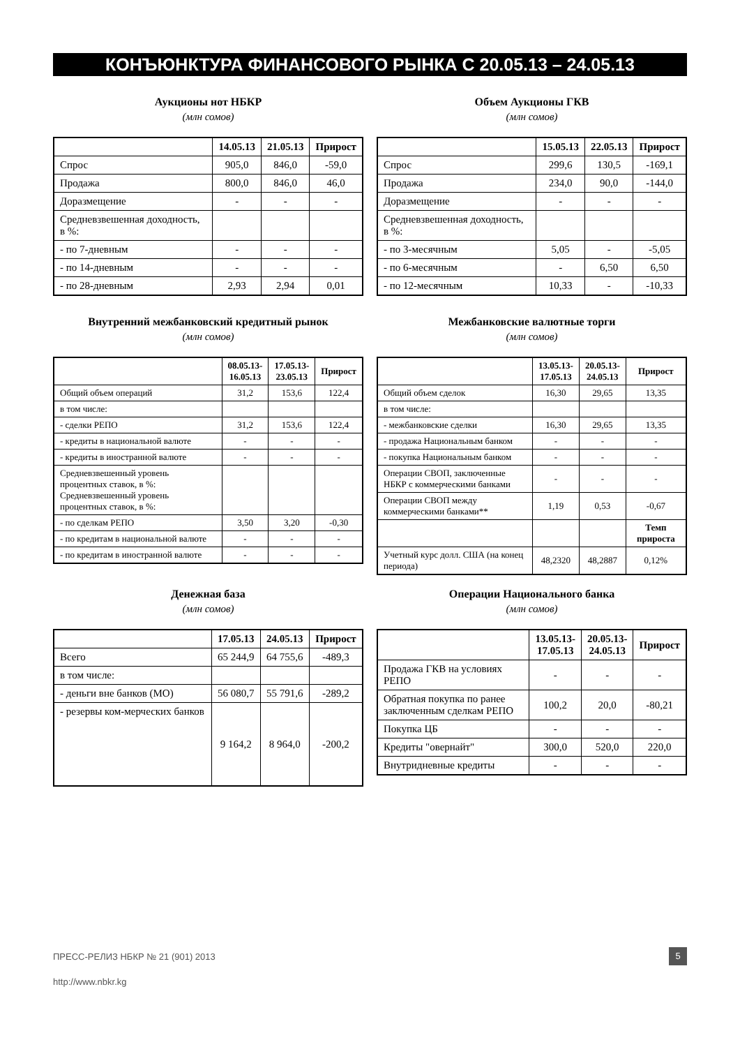КОНЪЮНКТУРА ФИНАНСОВОГО РЫНКА С 20.05.13 – 24.05.13
Аукционы нот НБКР
(млн сомов)
| | 14.05.13 | 21.05.13 | Прирост |
| --- | --- | --- | --- |
| Спрос | 905,0 | 846,0 | -59,0 |
| Продажа | 800,0 | 846,0 | 46,0 |
| Доразмещение | - | - | - |
| Средневзвешенная доходность, в %: | | | |
| - по 7-дневным | - | - | - |
| - по 14-дневным | - | - | - |
| - по 28-дневным | 2,93 | 2,94 | 0,01 |
Объем Аукционы ГКВ
(млн сомов)
| | 15.05.13 | 22.05.13 | Прирост |
| --- | --- | --- | --- |
| Спрос | 299,6 | 130,5 | -169,1 |
| Продажа | 234,0 | 90,0 | -144,0 |
| Доразмещение | - | - | - |
| Средневзвешенная доходность, в %: | | | |
| - по 3-месячным | 5,05 | - | -5,05 |
| - по 6-месячным | - | 6,50 | 6,50 |
| - по 12-месячным | 10,33 | - | -10,33 |
Внутренний межбанковский кредитный рынок
(млн сомов)
| | 08.05.13- 16.05.13 | 17.05.13- 23.05.13 | Прирост |
| --- | --- | --- | --- |
| Общий объем операций | 31,2 | 153,6 | 122,4 |
| в том числе: | | | |
| - сделки РЕПО | 31,2 | 153,6 | 122,4 |
| - кредиты в национальной валюте | - | - | - |
| - кредиты в иностранной валюте | - | - | - |
| Средневзвешенный уровень процентных ставок, в %: Средневзвешенный уровень процентных ставок, в %: | | | |
| - по сделкам РЕПО | 3,50 | 3,20 | -0,30 |
| - по кредитам в национальной валюте | - | - | - |
| - по кредитам в иностранной валюте | - | - | - |
Межбанковские валютные торги
(млн сомов)
| | 13.05.13- 17.05.13 | 20.05.13- 24.05.13 | Прирост |
| --- | --- | --- | --- |
| Общий объем сделок | 16,30 | 29,65 | 13,35 |
| в том числе: | | | |
| - межбанковские сделки | 16,30 | 29,65 | 13,35 |
| - продажа Национальным банком | - | - | - |
| - покупка Национальным банком | - | - | - |
| Операции СВОП, заключенные НБКР с коммерческими банками | - | - | - |
| Операции СВОП между коммерческими банками** | 1,19 | 0,53 | -0,67 |
| | | | Темп прироста |
| Учетный курс долл. США (на конец периода) | 48,2320 | 48,2887 | 0,12% |
Денежная база
(млн сомов)
| | 17.05.13 | 24.05.13 | Прирост |
| --- | --- | --- | --- |
| Всего | 65 244,9 | 64 755,6 | -489,3 |
| в том числе: | | | |
| - деньги вне банков (МО) | 56 080,7 | 55 791,6 | -289,2 |
| - резервы ком-мерческих банков | 9 164,2 | 8 964,0 | -200,2 |
Операции Национального банка
(млн сомов)
| | 13.05.13- 17.05.13 | 20.05.13- 24.05.13 | Прирост |
| --- | --- | --- | --- |
| Продажа ГКВ на условиях РЕПО | - | - | - |
| Обратная покупка по ранее заключенным сделкам РЕПО | 100,2 | 20,0 | -80,21 |
| Покупка ЦБ | - | - | - |
| Кредиты "овернайт" | 300,0 | 520,0 | 220,0 |
| Внутридневные кредиты | - | - | - |
ПРЕСС-РЕЛИЗ НБКР № 21 (901) 2013
5
http://www.nbkr.kg